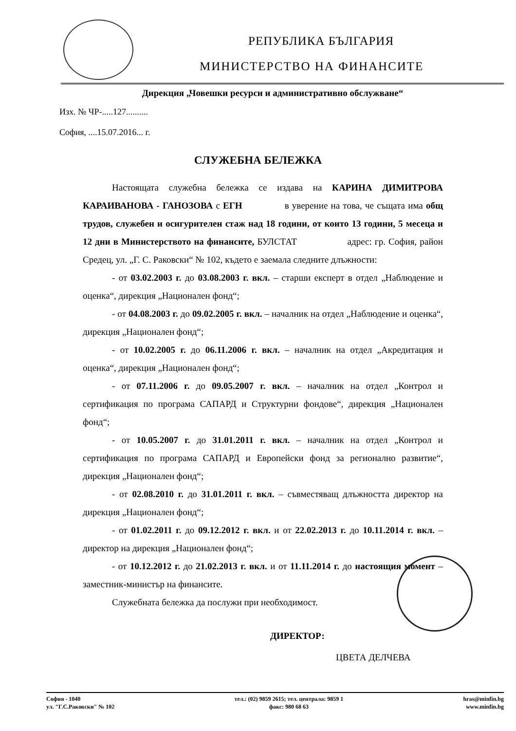РЕПУБЛИКА БЪЛГАРИЯ
МИНИСТЕРСТВО НА ФИНАНСИТЕ
Дирекция „Човешки ресурси и административно обслужване“
Изх. № ЧР-.....127..........
София, ....15.07.2016... г.
СЛУЖЕБНА БЕЛЕЖКА
Настоящата служебна бележка се издава на КАРИНА ДИМИТРОВА КАРАИВАНОВА - ГАНОЗОВА с ЕГН в уверение на това, че същата има общ трудов, служебен и осигурителен стаж над 18 години, от които 13 години, 5 месеца и 12 дни в Министерството на финансите, БУЛСТАТ адрес: гр. София, район Средец, ул. „Г. С. Раковски“ № 102, където е заемала следните длъжности:
- от 03.02.2003 г. до 03.08.2003 г. вкл. – старши експерт в отдел „Наблюдение и оценка“, дирекция „Национален фонд“;
- от 04.08.2003 г. до 09.02.2005 г. вкл. – началник на отдел „Наблюдение и оценка“, дирекция „Национален фонд“;
- от 10.02.2005 г. до 06.11.2006 г. вкл. – началник на отдел „Акредитация и оценка“, дирекция „Национален фонд“;
- от 07.11.2006 г. до 09.05.2007 г. вкл. – началник на отдел „Контрол и сертификация по програма САПАРД и Структурни фондове“, дирекция „Национален фонд“;
- от 10.05.2007 г. до 31.01.2011 г. вкл. – началник на отдел „Контрол и сертификация по програма САПАРД и Европейски фонд за регионално развитие“, дирекция „Национален фонд“;
- от 02.08.2010 г. до 31.01.2011 г. вкл. – съвместяващ длъжността директор на дирекция „Национален фонд“;
- от 01.02.2011 г. до 09.12.2012 г. вкл. и от 22.02.2013 г. до 10.11.2014 г. вкл. – директор на дирекция „Национален фонд“;
- от 10.12.2012 г. до 21.02.2013 г. вкл. и от 11.11.2014 г. до настоящия момент – заместник-министър на финансите.
Служебната бележка да послужи при необходимост.
ДИРЕКТОР:
ЦВЕТА ДЕЛЧЕВА
София - 1040
ул. "Г.С.Раковски" № 102
тел.: (02) 9859 2615; тел. централа: 9859 1
факс: 980 68 63
hras@minfin.bg
www.minfin.bg